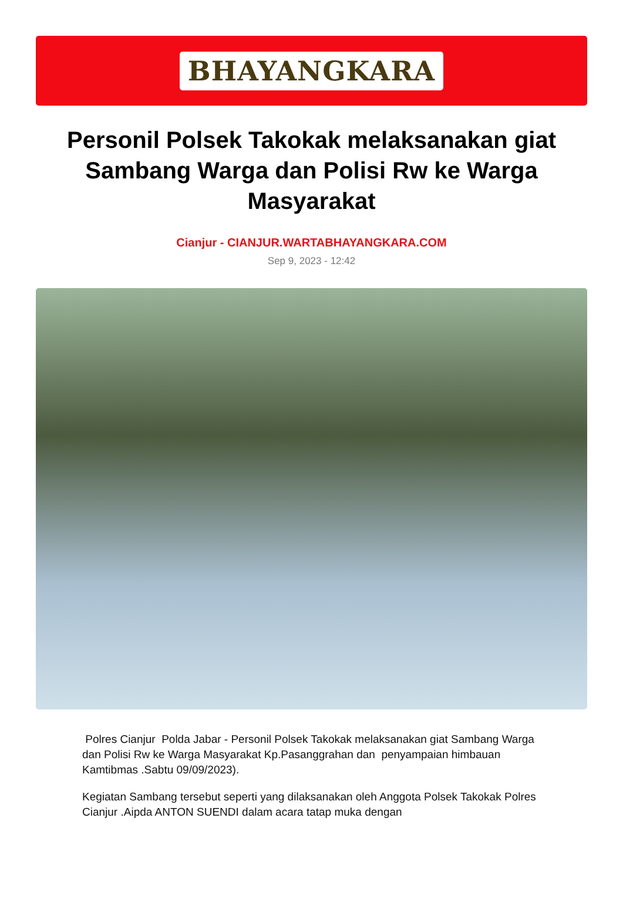BHAYANGKARA
Personil Polsek Takokak melaksanakan giat Sambang Warga dan Polisi Rw ke Warga Masyarakat
Cianjur - CIANJUR.WARTABHAYANGKARA.COM
Sep 9, 2023 - 12:42
Polres Cianjur Polda Jabar - Personil Polsek Takokak melaksanakan giat Sambang Warga dan Polisi Rw ke Warga Masyarakat Kp.Pasanggrahan dan penyampaian himbauan Kamtibmas .Sabtu 09/09/2023).
Kegiatan Sambang tersebut seperti yang dilaksanakan oleh Anggota Polsek Takokak Polres Cianjur .Aipda ANTON SUENDI dalam acara tatap muka dengan